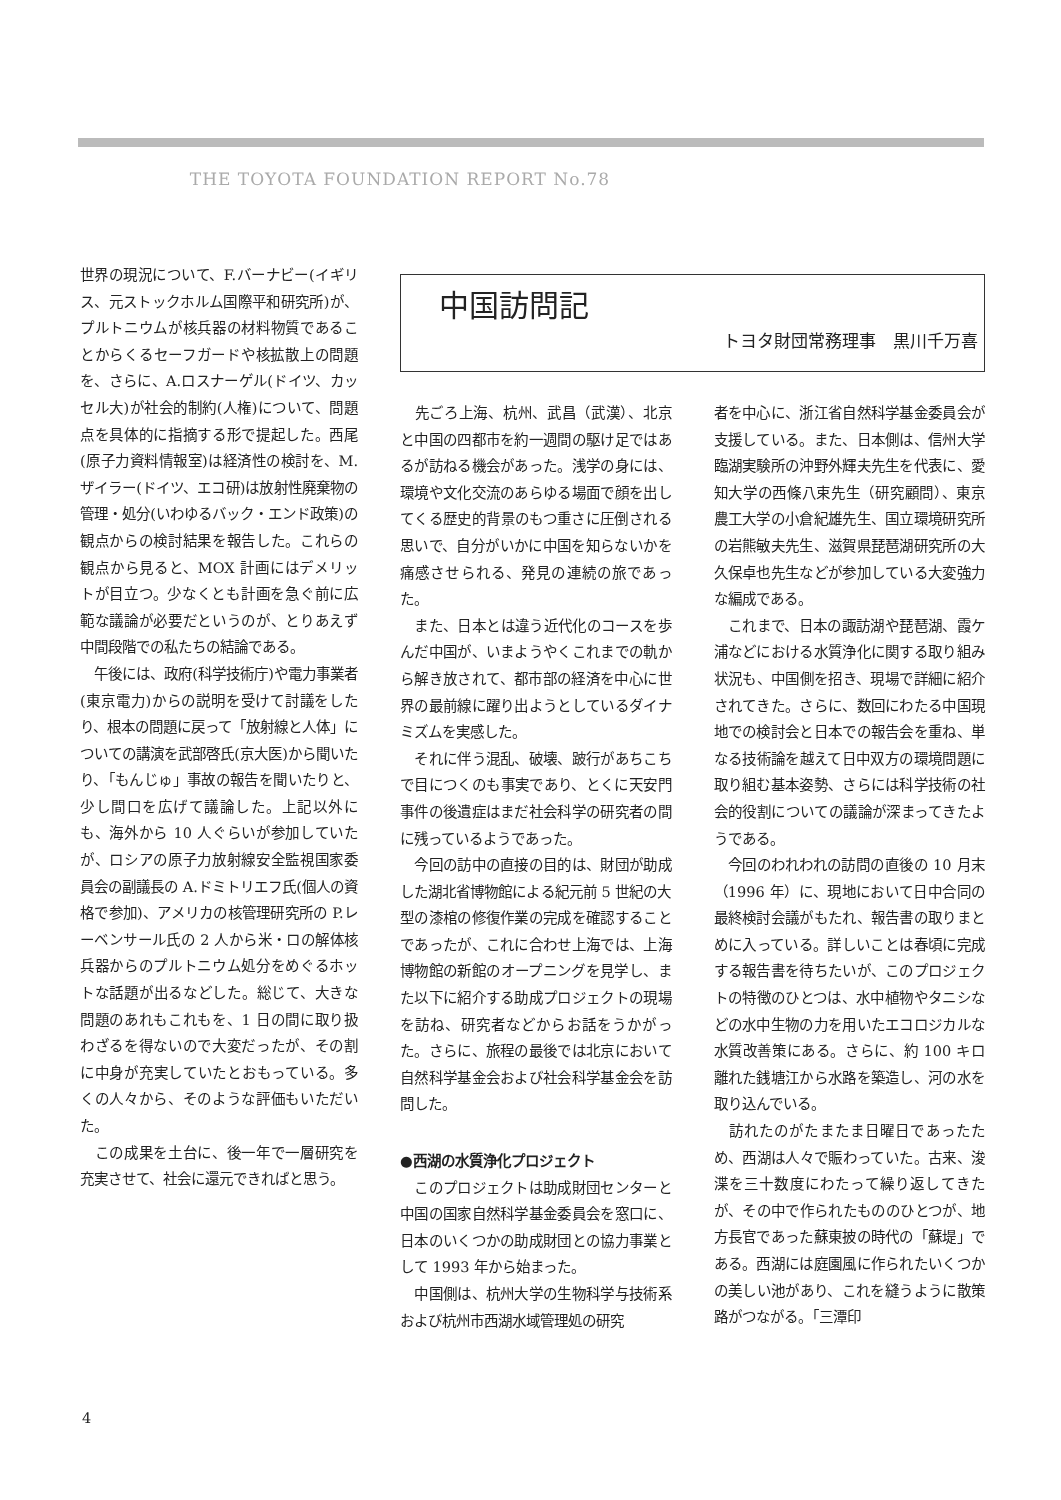THE TOYOTA FOUNDATION REPORT No.78
世界の現況について、F.バーナビー(イギリス、元ストックホルム国際平和研究所)が、プルトニウムが核兵器の材料物質であることからくるセーフガードや核拡散上の問題を、さらに、A.ロスナーゲル(ドイツ、カッセル大)が社会的制約(人権)について、問題点を具体的に指摘する形で提起した。西尾(原子力資料情報室)は経済性の検討を、M.ザイラー(ドイツ、エコ研)は放射性廃棄物の管理・処分(いわゆるバック・エンド政策)の観点からの検討結果を報告した。これらの観点から見ると、MOX 計画にはデメリットが目立つ。少なくとも計画を急ぐ前に広範な議論が必要だというのが、とりあえず中間段階での私たちの結論である。
　午後には、政府(科学技術庁)や電力事業者(東京電力)からの説明を受けて討議をしたり、根本の問題に戻って「放射線と人体」についての講演を武部啓氏(京大医)から聞いたり、「もんじゅ」事故の報告を聞いたりと、少し間口を広げて議論した。上記以外にも、海外から 10 人ぐらいが参加していたが、ロシアの原子力放射線安全監視国家委員会の副議長の A.ドミトリエフ氏(個人の資格で参加)、アメリカの核管理研究所の P.レーベンサール氏の 2 人から米・ロの解体核兵器からのプルトニウム処分をめぐるホットな話題が出るなどした。総じて、大きな問題のあれもこれもを、1 日の間に取り扱わざるを得ないので大変だったが、その割に中身が充実していたとおもっている。多くの人々から、そのような評価もいただいた。
　この成果を土台に、後一年で一層研究を充実させて、社会に還元できればと思う。
中国訪問記
トヨタ財団常務理事　黒川千万喜
　先ごろ上海、杭州、武昌（武漢）、北京と中国の四都市を約一週間の駆け足ではあるが訪ねる機会があった。浅学の身には、環境や文化交流のあらゆる場面で顔を出してくる歴史的背景のもつ重さに圧倒される思いで、自分がいかに中国を知らないかを痛感させられる、発見の連続の旅であった。
　また、日本とは違う近代化のコースを歩んだ中国が、いまようやくこれまでの軌から解き放されて、都市部の経済を中心に世界の最前線に躍り出ようとしているダイナミズムを実感した。
　それに伴う混乱、破壊、跛行があちこちで目につくのも事実であり、とくに天安門事件の後遺症はまだ社会科学の研究者の間に残っているようであった。
　今回の訪中の直接の目的は、財団が助成した湖北省博物館による紀元前 5 世紀の大型の漆棺の修復作業の完成を確認することであったが、これに合わせ上海では、上海博物館の新館のオープニングを見学し、また以下に紹介する助成プロジェクトの現場を訪ね、研究者などからお話をうかがった。さらに、旅程の最後では北京において自然科学基金会および社会科学基金会を訪問した。
●西湖の水質浄化プロジェクト
　このプロジェクトは助成財団センターと中国の国家自然科学基金委員会を窓口に、日本のいくつかの助成財団との協力事業として 1993 年から始まった。
　中国側は、杭州大学の生物科学与技術系および杭州市西湖水域管理処の研究
者を中心に、浙江省自然科学基金委員会が支援している。また、日本側は、信州大学臨湖実験所の沖野外輝夫先生を代表に、愛知大学の西條八束先生（研究顧問）、東京農工大学の小倉紀雄先生、国立環境研究所の岩熊敏夫先生、滋賀県琵琶湖研究所の大久保卓也先生などが参加している大変強力な編成である。
　これまで、日本の諏訪湖や琵琶湖、霞ケ浦などにおける水質浄化に関する取り組み状況も、中国側を招き、現場で詳細に紹介されてきた。さらに、数回にわたる中国現地での検討会と日本での報告会を重ね、単なる技術論を越えて日中双方の環境問題に取り組む基本姿勢、さらには科学技術の社会的役割についての議論が深まってきたようである。
　今回のわれわれの訪問の直後の 10 月末（1996 年）に、現地において日中合同の最終検討会議がもたれ、報告書の取りまとめに入っている。詳しいことは春頃に完成する報告書を待ちたいが、このプロジェクトの特徴のひとつは、水中植物やタニシなどの水中生物の力を用いたエコロジカルな水質改善策にある。さらに、約 100 キロ離れた銭塘江から水路を築造し、河の水を取り込んでいる。
　訪れたのがたまたま日曜日であったため、西湖は人々で賑わっていた。古来、浚渫を三十数度にわたって繰り返してきたが、その中で作られたもののひとつが、地方長官であった蘇東披の時代の「蘇堤」である。西湖には庭園風に作られたいくつかの美しい池があり、これを縫うように散策路がつながる。「三潭印
4